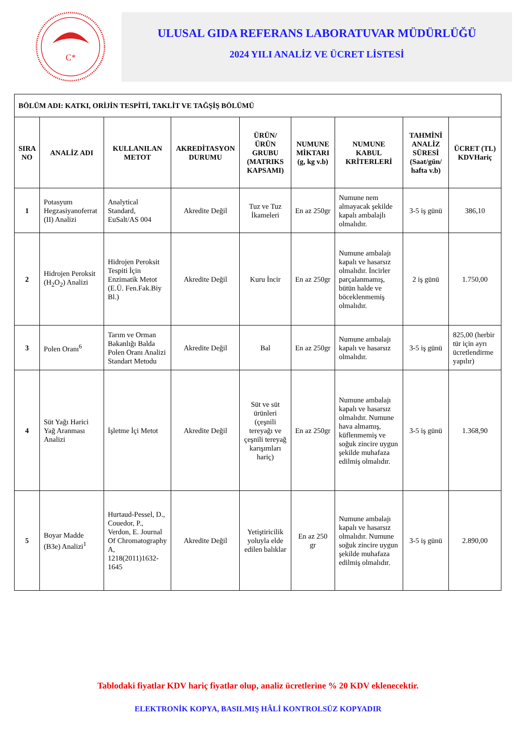C*
ULUSAL GIDA REFERANS LABORATUVAR MÜDÜRLÜĞÜ
2024 YILI ANALİZ VE ÜCRET LİSTESİ
| BÖLÜM ADI: KATKI, ORİJİN TESPİTİ, TAKLİT VE TAĞŞİŞ BÖLÜMÜ | | | | | | | | |
| SIRA NO | ANALİZ ADI | KULLANILAN METOT | AKREDİTASYON DURUMU | ÜRÜN/ÜRÜN GRUBU (MATRIKS KAPSAMI) | NUMUNE MİKTARI (g, kg v.b) | NUMUNE KABUL KRİTERLERİ | TAHMİNİ ANALİZ SÜRESİ (Saat/gün/ hafta v.b) | ÜCRET (TL) KDVHariç |
| 1 | Potasyum Hegzasiyanoferrat (II) Analizi | Analytical Standard, EuSalt/AS 004 | Akredite Değil | Tuz ve Tuz İkameleri | En az 250gr | Numune nem almayacak şekilde kapalı ambalajlı olmalıdır. | 3-5 iş günü | 386,10 |
| 2 | Hidrojen Peroksit (H<sub>2</sub>O<sub>2</sub>) Analizi | Hidrojen Peroksit Tespiti İçin Enzimatik Metot (E.Ü. Fen.Fak.Biy Bl.) | Akredite Değil | Kuru İncir | En az 250gr | Numune ambalajı kapalı ve hasarsız olmalıdır. İncirler parçalanmamış, bütün halde ve böceklenmemiş olmalıdır. | 2 iş günü | 1.750,00 |
| 3 | Polen Oranı<sup>6</sup> | Tarım ve Orman Bakanlığı Balda Polen Oranı Analizi Standart Metodu | Akredite Değil | Bal | En az 250gr | Numune ambalajı kapalı ve hasarsız olmalıdır. | 3-5 iş günü | 825,00 (herbir tür için ayrı ücretlendirme yapılır) |
| 4 | Süt Yağı Harici Yağ Aranması Analizi | İşletme İçi Metot | Akredite Değil | Süt ve süt ürünleri (çeşnili tereyağı ve çeşnili tereyağ karışımları hariç) | En az 250gr | Numune ambalajı kapalı ve hasarsız olmalıdır. Numune hava almamış, küflenmemiş ve soğuk zincire uygun şekilde muhafaza edilmiş olmalıdır. | 3-5 iş günü | 1.368,90 |
| 5 | Boyar Madde (B3e) Analizi<sup>1</sup> | Hurtaud-Pessel, D., Couedor, P., Verdon, E. Journal Of Chromatography A, 1218(2011)1632-1645 | Akredite Değil | Yetiştiricilik yoluyla elde edilen balıklar | En az 250 gr | Numune ambalajı kapalı ve hasarsız olmalıdır. Numune soğuk zincire uygun şekilde muhafaza edilmiş olmalıdır. | 3-5 iş günü | 2.890,00 |
Tablodaki fiyatlar KDV hariç fiyatlar olup, analiz ücretlerine % 20 KDV eklenecektir.
ELEKTRONİK KOPYA, BASILMIŞ HÂLİ KONTROLSÜZ KOPYADIR